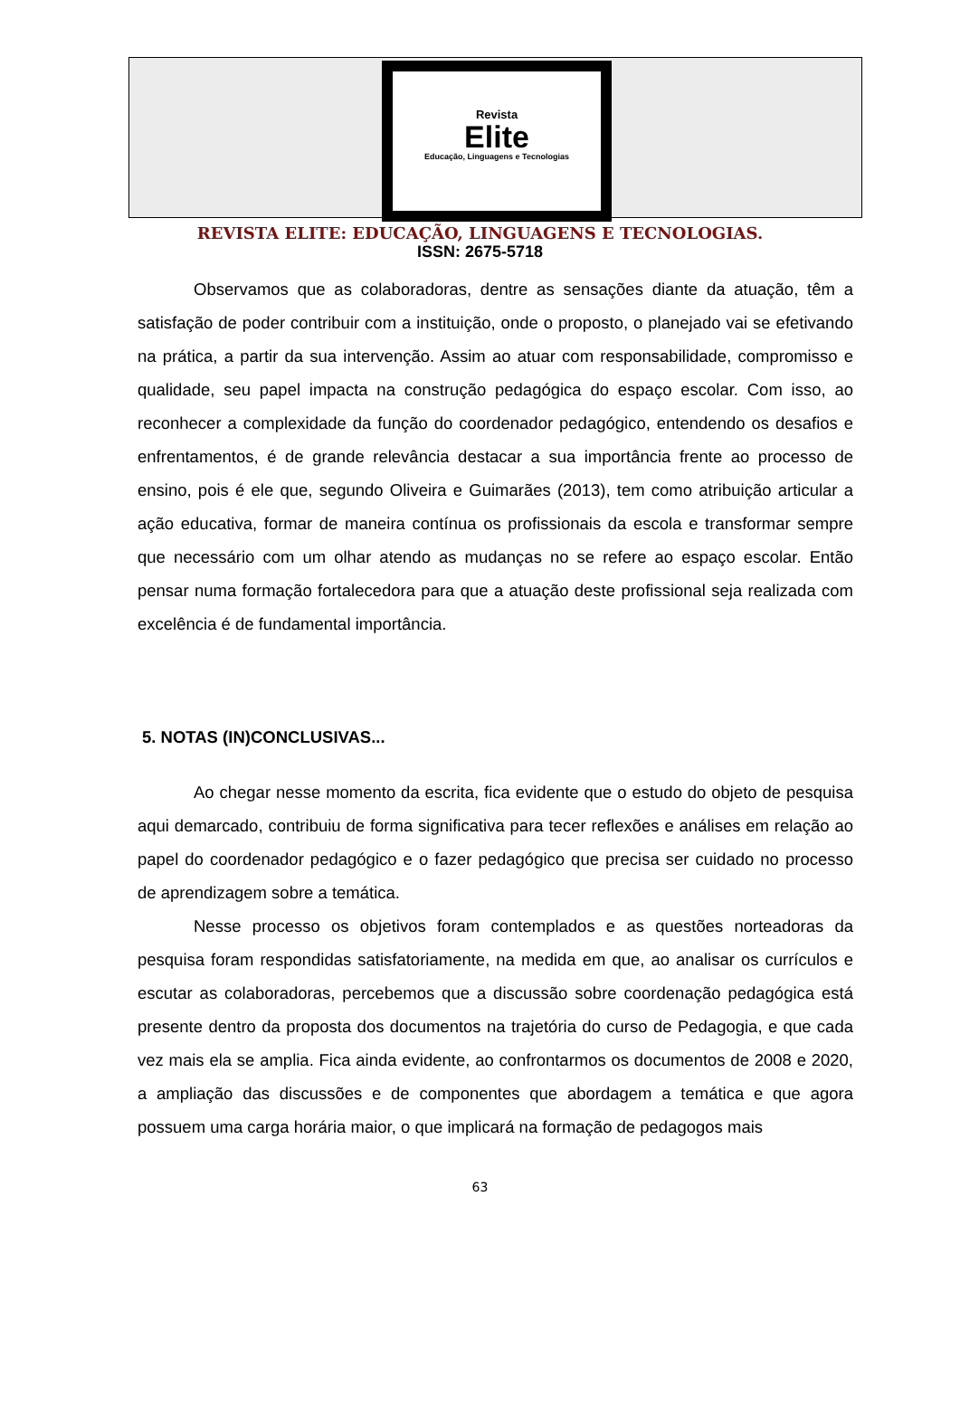Revista
Elite
Educação, Linguagens e Tecnologias
REVISTA ELITE: EDUCAÇÃO, LINGUAGENS E TECNOLOGIAS.
ISSN: 2675-5718
Observamos que as colaboradoras, dentre as sensações diante da atuação, têm a satisfação de poder contribuir com a instituição, onde o proposto, o planejado vai se efetivando na prática, a partir da sua intervenção. Assim ao atuar com responsabilidade, compromisso e qualidade, seu papel impacta na construção pedagógica do espaço escolar. Com isso, ao reconhecer a complexidade da função do coordenador pedagógico, entendendo os desafios e enfrentamentos, é de grande relevância destacar a sua importância frente ao processo de ensino, pois é ele que, segundo Oliveira e Guimarães (2013), tem como atribuição articular a ação educativa, formar de maneira contínua os profissionais da escola e transformar sempre que necessário com um olhar atendo as mudanças no se refere ao espaço escolar. Então pensar numa formação fortalecedora para que a atuação deste profissional seja realizada com excelência é de fundamental importância.
5. NOTAS (IN)CONCLUSIVAS...
Ao chegar nesse momento da escrita, fica evidente que o estudo do objeto de pesquisa aqui demarcado, contribuiu de forma significativa para tecer reflexões e análises em relação ao papel do coordenador pedagógico e o fazer pedagógico que precisa ser cuidado no processo de aprendizagem sobre a temática.
Nesse processo os objetivos foram contemplados e as questões norteadoras da pesquisa foram respondidas satisfatoriamente, na medida em que, ao analisar os currículos e escutar as colaboradoras, percebemos que a discussão sobre coordenação pedagógica está presente dentro da proposta dos documentos na trajetória do curso de Pedagogia, e que cada vez mais ela se amplia. Fica ainda evidente, ao confrontarmos os documentos de 2008 e 2020, a ampliação das discussões e de componentes que abordagem a temática e que agora possuem uma carga horária maior, o que implicará na formação de pedagogos mais
63